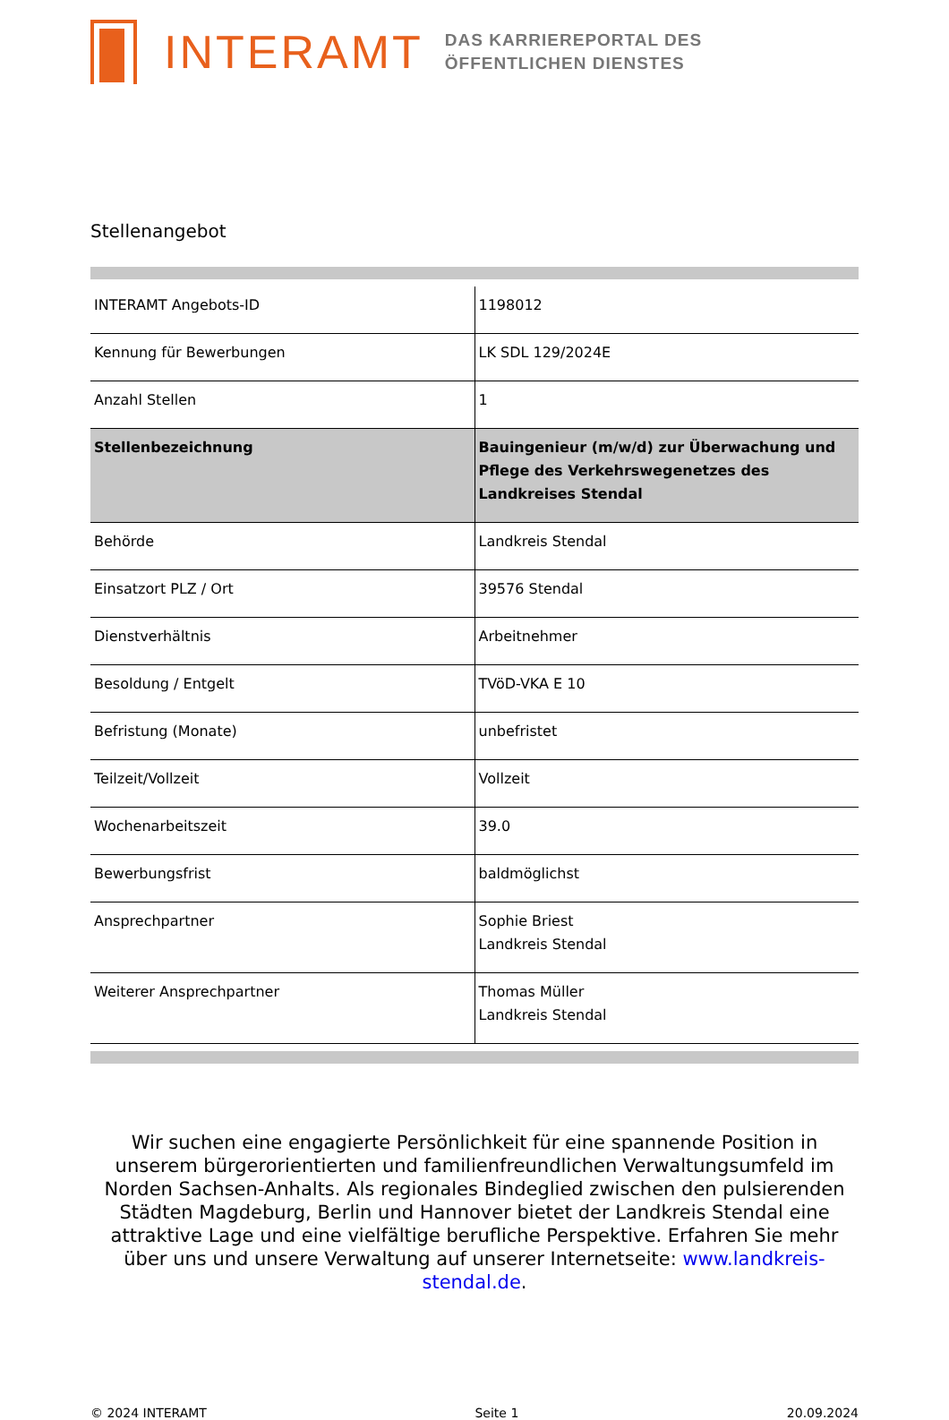INTERAMT
DAS KARRIEREPORTAL DES
ÖFFENTLICHEN DIENSTES
Stellenangebot
| INTERAMT Angebots-ID | 1198012 |
| Kennung für Bewerbungen | LK SDL 129/2024E |
| Anzahl Stellen | 1 |
| Stellenbezeichnung | Bauingenieur (m/w/d) zur Überwachung und Pflege des Verkehrswegenetzes des Landkreises Stendal |
| Behörde | Landkreis Stendal |
| Einsatzort PLZ / Ort | 39576 Stendal |
| Dienstverhältnis | Arbeitnehmer |
| Besoldung / Entgelt | TVöD-VKA E 10 |
| Befristung (Monate) | unbefristet |
| Teilzeit/Vollzeit | Vollzeit |
| Wochenarbeitszeit | 39.0 |
| Bewerbungsfrist | baldmöglichst |
| Ansprechpartner | Sophie Briest Landkreis Stendal |
| Weiterer Ansprechpartner | Thomas Müller Landkreis Stendal |
Wir suchen eine engagierte Persönlichkeit für eine spannende Position in unserem bürgerorientierten und familienfreundlichen Verwaltungsumfeld im Norden Sachsen-Anhalts. Als regionales Bindeglied zwischen den pulsierenden Städten Magdeburg, Berlin und Hannover bietet der Landkreis Stendal eine attraktive Lage und eine vielfältige berufliche Perspektive. Erfahren Sie mehr über uns und unsere Verwaltung auf unserer Internetseite: www.landkreis-stendal.de.
© 2024 INTERAMT Seite 1 20.09.2024